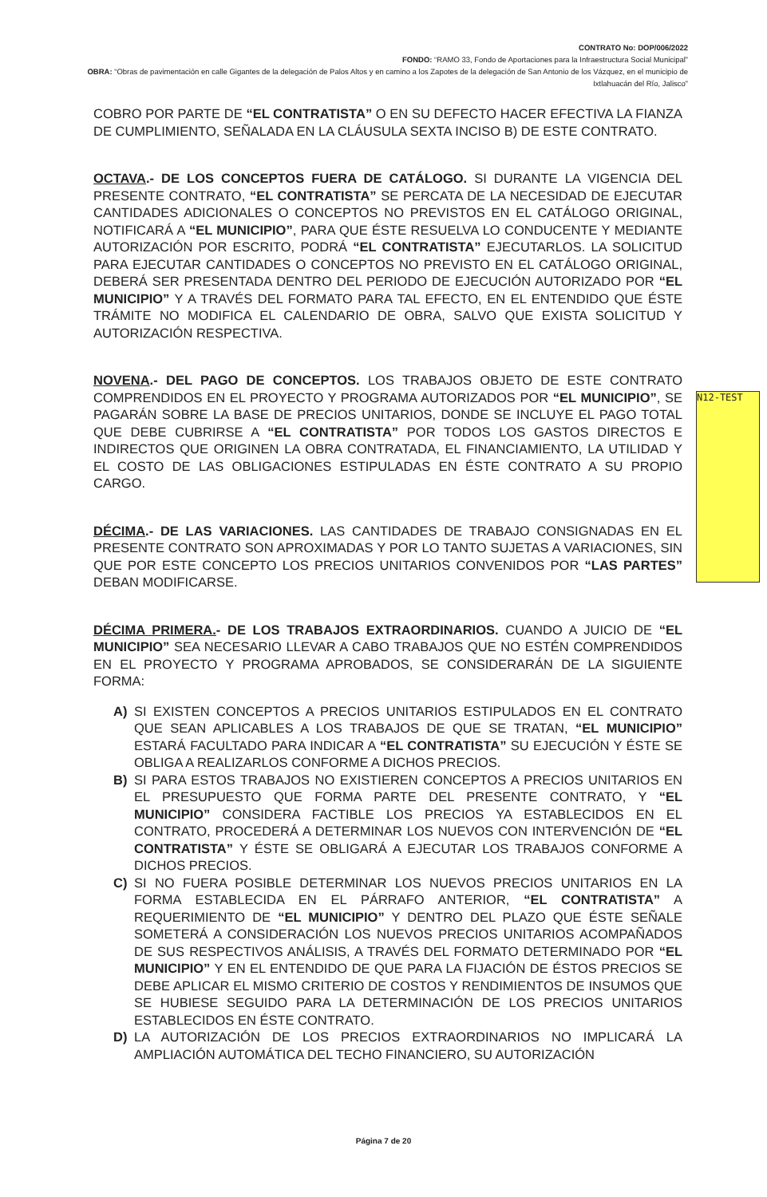CONTRATO No: DOP/006/2022
FONDO: “RAMO 33, Fondo de Aportaciones para la Infraestructura Social Municipal”
OBRA: “Obras de pavimentación en calle Gigantes de la delegación de Palos Altos y en camino a los Zapotes de la delegación de San Antonio de los Vázquez, en el municipio de Ixtlahuacán del Río, Jalisco”
N12-TEST
COBRO POR PARTE DE “EL CONTRATISTA” O EN SU DEFECTO HACER EFECTIVA LA FIANZA DE CUMPLIMIENTO, SEÑALADA EN LA CLÁUSULA SEXTA INCISO B) DE ESTE CONTRATO.
OCTAVA.- DE LOS CONCEPTOS FUERA DE CATÁLOGO. SI DURANTE LA VIGENCIA DEL PRESENTE CONTRATO, “EL CONTRATISTA” SE PERCATA DE LA NECESIDAD DE EJECUTAR CANTIDADES ADICIONALES O CONCEPTOS NO PREVISTOS EN EL CATÁLOGO ORIGINAL, NOTIFICARÁ A “EL MUNICIPIO”, PARA QUE ÉSTE RESUELVA LO CONDUCENTE Y MEDIANTE AUTORIZACIÓN POR ESCRITO, PODRÁ “EL CONTRATISTA” EJECUTARLOS. LA SOLICITUD PARA EJECUTAR CANTIDADES O CONCEPTOS NO PREVISTO EN EL CATÁLOGO ORIGINAL, DEBERÁ SER PRESENTADA DENTRO DEL PERIODO DE EJECUCIÓN AUTORIZADO POR “EL MUNICIPIO” Y A TRAVÉS DEL FORMATO PARA TAL EFECTO, EN EL ENTENDIDO QUE ÉSTE TRÁMITE NO MODIFICA EL CALENDARIO DE OBRA, SALVO QUE EXISTA SOLICITUD Y AUTORIZACIÓN RESPECTIVA.
NOVENA.- DEL PAGO DE CONCEPTOS. LOS TRABAJOS OBJETO DE ESTE CONTRATO COMPRENDIDOS EN EL PROYECTO Y PROGRAMA AUTORIZADOS POR “EL MUNICIPIO”, SE PAGARÁN SOBRE LA BASE DE PRECIOS UNITARIOS, DONDE SE INCLUYE EL PAGO TOTAL QUE DEBE CUBRIRSE A “EL CONTRATISTA” POR TODOS LOS GASTOS DIRECTOS E INDIRECTOS QUE ORIGINEN LA OBRA CONTRATADA, EL FINANCIAMIENTO, LA UTILIDAD Y EL COSTO DE LAS OBLIGACIONES ESTIPULADAS EN ÉSTE CONTRATO A SU PROPIO CARGO.
DÉCIMA.- DE LAS VARIACIONES. LAS CANTIDADES DE TRABAJO CONSIGNADAS EN EL PRESENTE CONTRATO SON APROXIMADAS Y POR LO TANTO SUJETAS A VARIACIONES, SIN QUE POR ESTE CONCEPTO LOS PRECIOS UNITARIOS CONVENIDOS POR “LAS PARTES” DEBAN MODIFICARSE.
DÉCIMA PRIMERA.- DE LOS TRABAJOS EXTRAORDINARIOS. CUANDO A JUICIO DE “EL MUNICIPIO” SEA NECESARIO LLEVAR A CABO TRABAJOS QUE NO ESTÉN COMPRENDIDOS EN EL PROYECTO Y PROGRAMA APROBADOS, SE CONSIDERARÁN DE LA SIGUIENTE FORMA:
A) SI EXISTEN CONCEPTOS A PRECIOS UNITARIOS ESTIPULADOS EN EL CONTRATO QUE SEAN APLICABLES A LOS TRABAJOS DE QUE SE TRATAN, “EL MUNICIPIO” ESTARÁ FACULTADO PARA INDICAR A “EL CONTRATISTA” SU EJECUCIÓN Y ÉSTE SE OBLIGA A REALIZARLOS CONFORME A DICHOS PRECIOS.
B) SI PARA ESTOS TRABAJOS NO EXISTIEREN CONCEPTOS A PRECIOS UNITARIOS EN EL PRESUPUESTO QUE FORMA PARTE DEL PRESENTE CONTRATO, Y “EL MUNICIPIO” CONSIDERA FACTIBLE LOS PRECIOS YA ESTABLECIDOS EN EL CONTRATO, PROCEDERÁ A DETERMINAR LOS NUEVOS CON INTERVENCIÓN DE “EL CONTRATISTA” Y ÉSTE SE OBLIGARÁ A EJECUTAR LOS TRABAJOS CONFORME A DICHOS PRECIOS.
C) SI NO FUERA POSIBLE DETERMINAR LOS NUEVOS PRECIOS UNITARIOS EN LA FORMA ESTABLECIDA EN EL PÁRRAFO ANTERIOR, “EL CONTRATISTA” A REQUERIMIENTO DE “EL MUNICIPIO” Y DENTRO DEL PLAZO QUE ÉSTE SEÑALE SOMETERÁ A CONSIDERACIÓN LOS NUEVOS PRECIOS UNITARIOS ACOMPAÑADOS DE SUS RESPECTIVOS ANÁLISIS, A TRAVÉS DEL FORMATO DETERMINADO POR “EL MUNICIPIO” Y EN EL ENTENDIDO DE QUE PARA LA FIJACIÓN DE ÉSTOS PRECIOS SE DEBE APLICAR EL MISMO CRITERIO DE COSTOS Y RENDIMIENTOS DE INSUMOS QUE SE HUBIESE SEGUIDO PARA LA DETERMINACIÓN DE LOS PRECIOS UNITARIOS ESTABLECIDOS EN ÉSTE CONTRATO.
D) LA AUTORIZACIÓN DE LOS PRECIOS EXTRAORDINARIOS NO IMPLICARÁ LA AMPLIACIÓN AUTOMÁTICA DEL TECHO FINANCIERO, SU AUTORIZACIÓN
Página 7 de 20